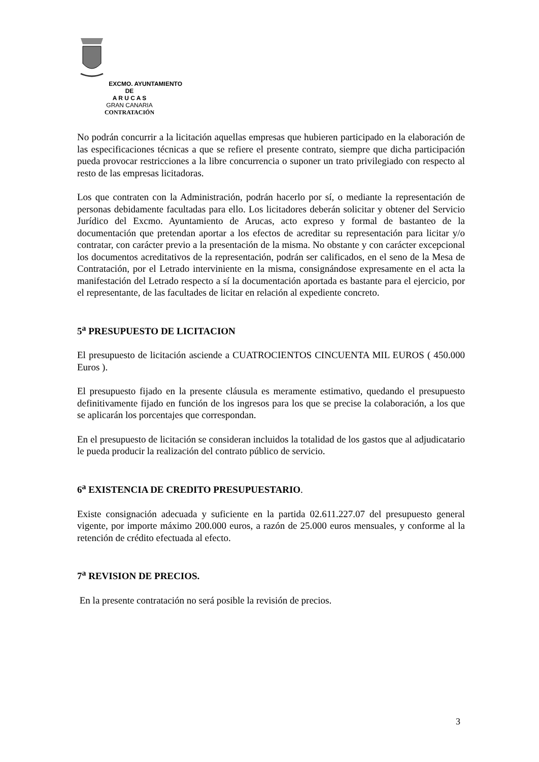EXCMO. AYUNTAMIENTO DE
A R U C A S
GRAN CANARIA
CONTRATACIÓN
No podrán concurrir a la licitación aquellas empresas que hubieren participado en la elaboración de las especificaciones técnicas a que se refiere el presente contrato, siempre que dicha participación pueda provocar restricciones a la libre concurrencia o suponer un trato privilegiado con respecto al resto de las empresas licitadoras.
Los que contraten con la Administración, podrán hacerlo por sí, o mediante la representación de personas debidamente facultadas para ello. Los licitadores deberán solicitar y obtener del Servicio Jurídico del Excmo. Ayuntamiento de Arucas, acto expreso y formal de bastanteo de la documentación que pretendan aportar a los efectos de acreditar su representación para licitar y/o contratar, con carácter previo a la presentación de la misma. No obstante y con carácter excepcional los documentos acreditativos de la representación, podrán ser calificados, en el seno de la Mesa de Contratación, por el Letrado interviniente en la misma, consignándose expresamente en el acta la manifestación del Letrado respecto a sí la documentación aportada es bastante para el ejercicio, por el representante, de las facultades de licitar en relación al expediente concreto.
5<sup>a</sup> PRESUPUESTO DE LICITACION
El presupuesto de licitación asciende a CUATROCIENTOS CINCUENTA MIL EUROS ( 450.000 Euros ).
El presupuesto fijado en la presente cláusula es meramente estimativo, quedando el presupuesto definitivamente fijado en función de los ingresos para los que se precise la colaboración, a los que se aplicarán los porcentajes que correspondan.
En el presupuesto de licitación se consideran incluidos la totalidad de los gastos que al adjudicatario le pueda producir la realización del contrato público de servicio.
6<sup>a</sup> EXISTENCIA DE CREDITO PRESUPUESTARIO.
Existe consignación adecuada y suficiente en la partida 02.611.227.07 del presupuesto general vigente, por importe máximo 200.000 euros, a razón de 25.000 euros mensuales, y conforme al la retención de crédito efectuada al efecto.
7<sup>a</sup> REVISION DE PRECIOS.
En la presente contratación no será posible la revisión de precios.
3